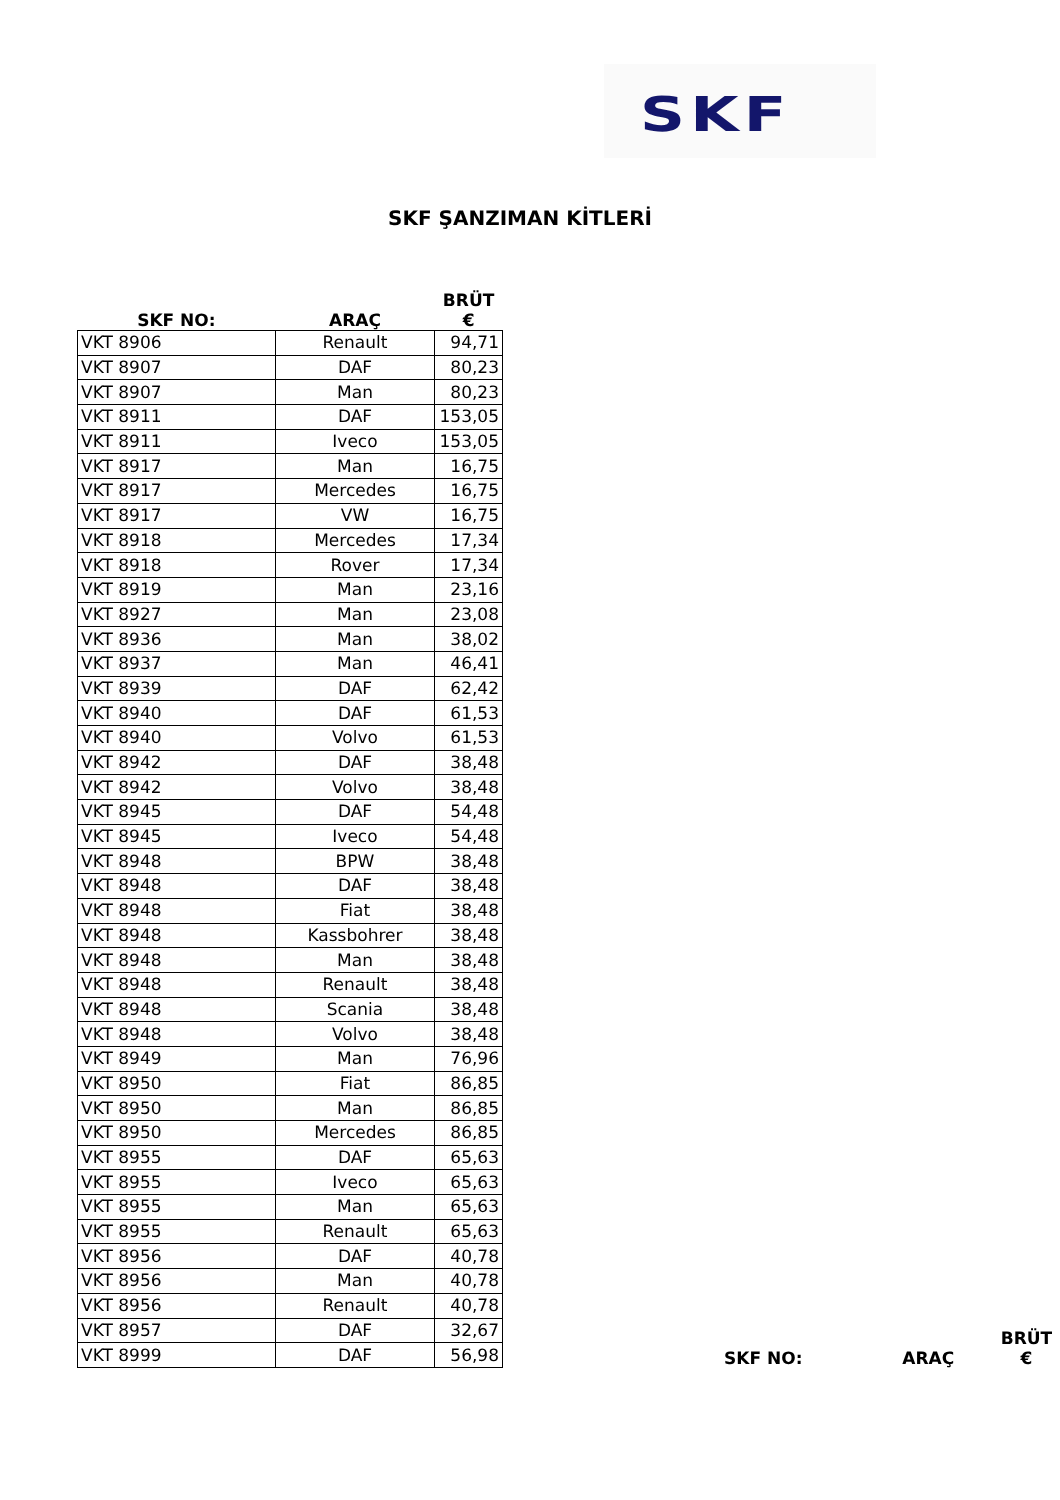SKF
SKF ŞANZIMAN KİTLERİ
| SKF NO: | ARAÇ | BRÜT € |
| --- | --- | --- |
| VKT 8906 | Renault | 94,71 |
| VKT 8907 | DAF | 80,23 |
| VKT 8907 | Man | 80,23 |
| VKT 8911 | DAF | 153,05 |
| VKT 8911 | Iveco | 153,05 |
| VKT 8917 | Man | 16,75 |
| VKT 8917 | Mercedes | 16,75 |
| VKT 8917 | VW | 16,75 |
| VKT 8918 | Mercedes | 17,34 |
| VKT 8918 | Rover | 17,34 |
| VKT 8919 | Man | 23,16 |
| VKT 8927 | Man | 23,08 |
| VKT 8936 | Man | 38,02 |
| VKT 8937 | Man | 46,41 |
| VKT 8939 | DAF | 62,42 |
| VKT 8940 | DAF | 61,53 |
| VKT 8940 | Volvo | 61,53 |
| VKT 8942 | DAF | 38,48 |
| VKT 8942 | Volvo | 38,48 |
| VKT 8945 | DAF | 54,48 |
| VKT 8945 | Iveco | 54,48 |
| VKT 8948 | BPW | 38,48 |
| VKT 8948 | DAF | 38,48 |
| VKT 8948 | Fiat | 38,48 |
| VKT 8948 | Kassbohrer | 38,48 |
| VKT 8948 | Man | 38,48 |
| VKT 8948 | Renault | 38,48 |
| VKT 8948 | Scania | 38,48 |
| VKT 8948 | Volvo | 38,48 |
| VKT 8949 | Man | 76,96 |
| VKT 8950 | Fiat | 86,85 |
| VKT 8950 | Man | 86,85 |
| VKT 8950 | Mercedes | 86,85 |
| VKT 8955 | DAF | 65,63 |
| VKT 8955 | Iveco | 65,63 |
| VKT 8955 | Man | 65,63 |
| VKT 8955 | Renault | 65,63 |
| VKT 8956 | DAF | 40,78 |
| VKT 8956 | Man | 40,78 |
| VKT 8956 | Renault | 40,78 |
| VKT 8957 | DAF | 32,67 |
| VKT 8999 | DAF | 56,98 |
| SKF NO: | ARAÇ | BRÜT € |
| --- | --- | --- |